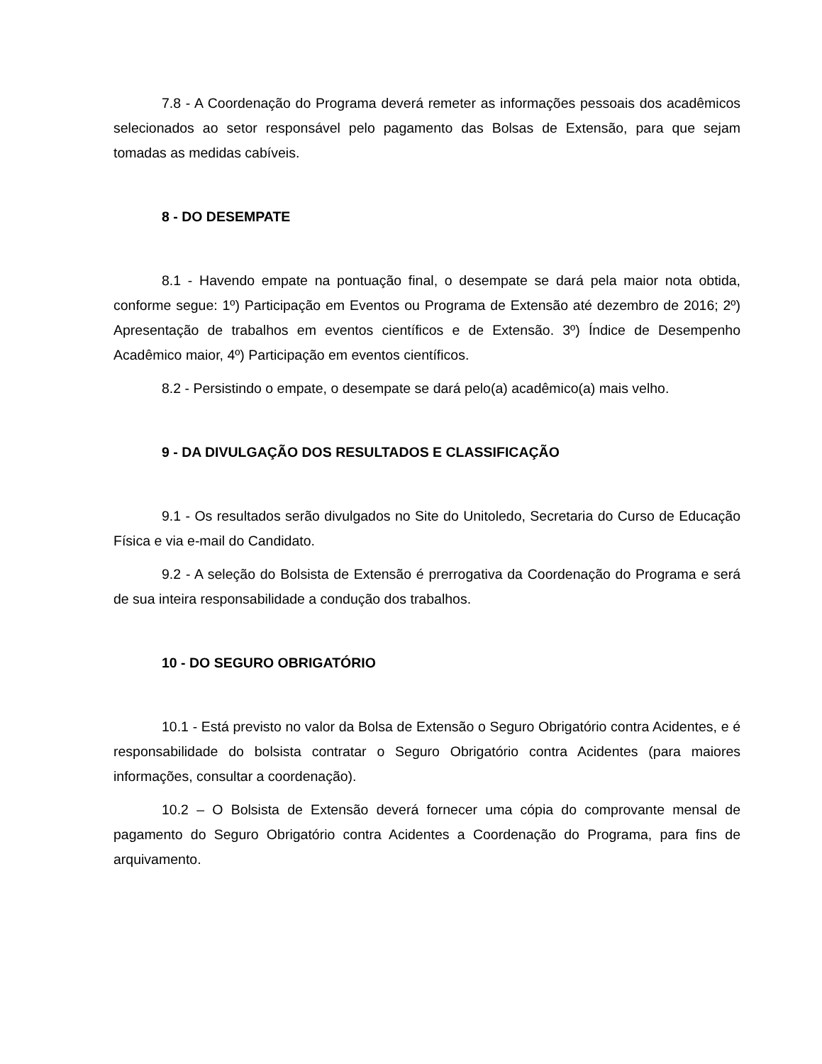7.8 - A Coordenação do Programa deverá remeter as informações pessoais dos acadêmicos selecionados ao setor responsável pelo pagamento das Bolsas de Extensão, para que sejam tomadas as medidas cabíveis.
8 - DO DESEMPATE
8.1 - Havendo empate na pontuação final, o desempate se dará pela maior nota obtida, conforme segue: 1º) Participação em Eventos ou Programa de Extensão até dezembro de 2016; 2º) Apresentação de trabalhos em eventos científicos e de Extensão. 3º) Índice de Desempenho Acadêmico maior, 4º) Participação em eventos científicos.
8.2 - Persistindo o empate, o desempate se dará pelo(a) acadêmico(a) mais velho.
9 - DA DIVULGAÇÃO DOS RESULTADOS E CLASSIFICAÇÃO
9.1 - Os resultados serão divulgados no Site do Unitoledo, Secretaria do Curso de Educação Física e via e-mail do Candidato.
9.2 - A seleção do Bolsista de Extensão é prerrogativa da Coordenação do Programa e será de sua inteira responsabilidade a condução dos trabalhos.
10 - DO SEGURO OBRIGATÓRIO
10.1 - Está previsto no valor da Bolsa de Extensão o Seguro Obrigatório contra Acidentes, e é responsabilidade do bolsista contratar o Seguro Obrigatório contra Acidentes (para maiores informações, consultar a coordenação).
10.2 – O Bolsista de Extensão deverá fornecer uma cópia do comprovante mensal de pagamento do Seguro Obrigatório contra Acidentes a Coordenação do Programa, para fins de arquivamento.